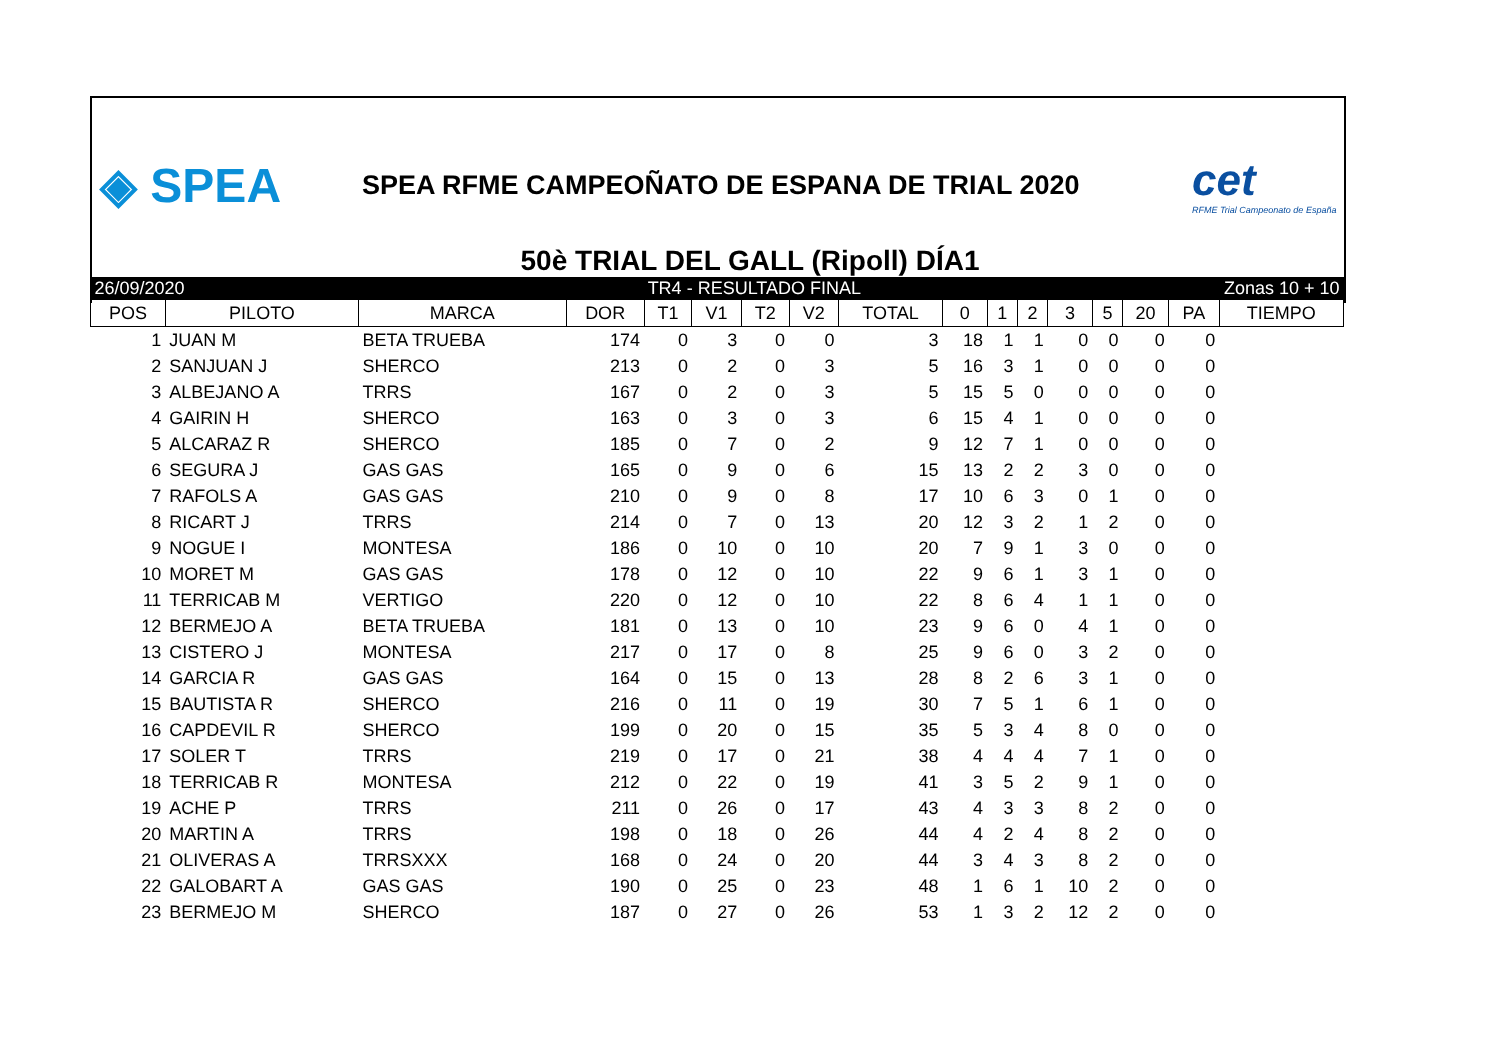◈ SPEA
SPEA RFME CAMPEOÑATO DE ESPANA DE TRIAL 2020
cet
RFME Trial Campeonato de España
50è TRIAL DEL GALL (Ripoll) DÍA1
| 26/09/2020 | | | TR4 - RESULTADO FINAL | | | | | | Zonas 10 + 10 | | | | | | | |
| POS | PILOTO | MARCA | DOR | T1 | V1 | T2 | V2 | TOTAL | 0 | 1 | 2 | 3 | 5 | 20 | PA | TIEMPO |
| 1 | JUAN M | BETA TRUEBA | 174 | 0 | 3 | 0 | 0 | 3 | 18 | 1 | 1 | 0 | 0 | 0 | 0 | |
| 2 | SANJUAN J | SHERCO | 213 | 0 | 2 | 0 | 3 | 5 | 16 | 3 | 1 | 0 | 0 | 0 | 0 | |
| 3 | ALBEJANO A | TRRS | 167 | 0 | 2 | 0 | 3 | 5 | 15 | 5 | 0 | 0 | 0 | 0 | 0 | |
| 4 | GAIRIN H | SHERCO | 163 | 0 | 3 | 0 | 3 | 6 | 15 | 4 | 1 | 0 | 0 | 0 | 0 | |
| 5 | ALCARAZ R | SHERCO | 185 | 0 | 7 | 0 | 2 | 9 | 12 | 7 | 1 | 0 | 0 | 0 | 0 | |
| 6 | SEGURA J | GAS GAS | 165 | 0 | 9 | 0 | 6 | 15 | 13 | 2 | 2 | 3 | 0 | 0 | 0 | |
| 7 | RAFOLS A | GAS GAS | 210 | 0 | 9 | 0 | 8 | 17 | 10 | 6 | 3 | 0 | 1 | 0 | 0 | |
| 8 | RICART J | TRRS | 214 | 0 | 7 | 0 | 13 | 20 | 12 | 3 | 2 | 1 | 2 | 0 | 0 | |
| 9 | NOGUE I | MONTESA | 186 | 0 | 10 | 0 | 10 | 20 | 7 | 9 | 1 | 3 | 0 | 0 | 0 | |
| 10 | MORET M | GAS GAS | 178 | 0 | 12 | 0 | 10 | 22 | 9 | 6 | 1 | 3 | 1 | 0 | 0 | |
| 11 | TERRICAB M | VERTIGO | 220 | 0 | 12 | 0 | 10 | 22 | 8 | 6 | 4 | 1 | 1 | 0 | 0 | |
| 12 | BERMEJO A | BETA TRUEBA | 181 | 0 | 13 | 0 | 10 | 23 | 9 | 6 | 0 | 4 | 1 | 0 | 0 | |
| 13 | CISTERO J | MONTESA | 217 | 0 | 17 | 0 | 8 | 25 | 9 | 6 | 0 | 3 | 2 | 0 | 0 | |
| 14 | GARCIA R | GAS GAS | 164 | 0 | 15 | 0 | 13 | 28 | 8 | 2 | 6 | 3 | 1 | 0 | 0 | |
| 15 | BAUTISTA R | SHERCO | 216 | 0 | 11 | 0 | 19 | 30 | 7 | 5 | 1 | 6 | 1 | 0 | 0 | |
| 16 | CAPDEVIL R | SHERCO | 199 | 0 | 20 | 0 | 15 | 35 | 5 | 3 | 4 | 8 | 0 | 0 | 0 | |
| 17 | SOLER T | TRRS | 219 | 0 | 17 | 0 | 21 | 38 | 4 | 4 | 4 | 7 | 1 | 0 | 0 | |
| 18 | TERRICAB R | MONTESA | 212 | 0 | 22 | 0 | 19 | 41 | 3 | 5 | 2 | 9 | 1 | 0 | 0 | |
| 19 | ACHE P | TRRS | 211 | 0 | 26 | 0 | 17 | 43 | 4 | 3 | 3 | 8 | 2 | 0 | 0 | |
| 20 | MARTIN A | TRRS | 198 | 0 | 18 | 0 | 26 | 44 | 4 | 2 | 4 | 8 | 2 | 0 | 0 | |
| 21 | OLIVERAS A | TRRSXXX | 168 | 0 | 24 | 0 | 20 | 44 | 3 | 4 | 3 | 8 | 2 | 0 | 0 | |
| 22 | GALOBART A | GAS GAS | 190 | 0 | 25 | 0 | 23 | 48 | 1 | 6 | 1 | 10 | 2 | 0 | 0 | |
| 23 | BERMEJO M | SHERCO | 187 | 0 | 27 | 0 | 26 | 53 | 1 | 3 | 2 | 12 | 2 | 0 | 0 | |